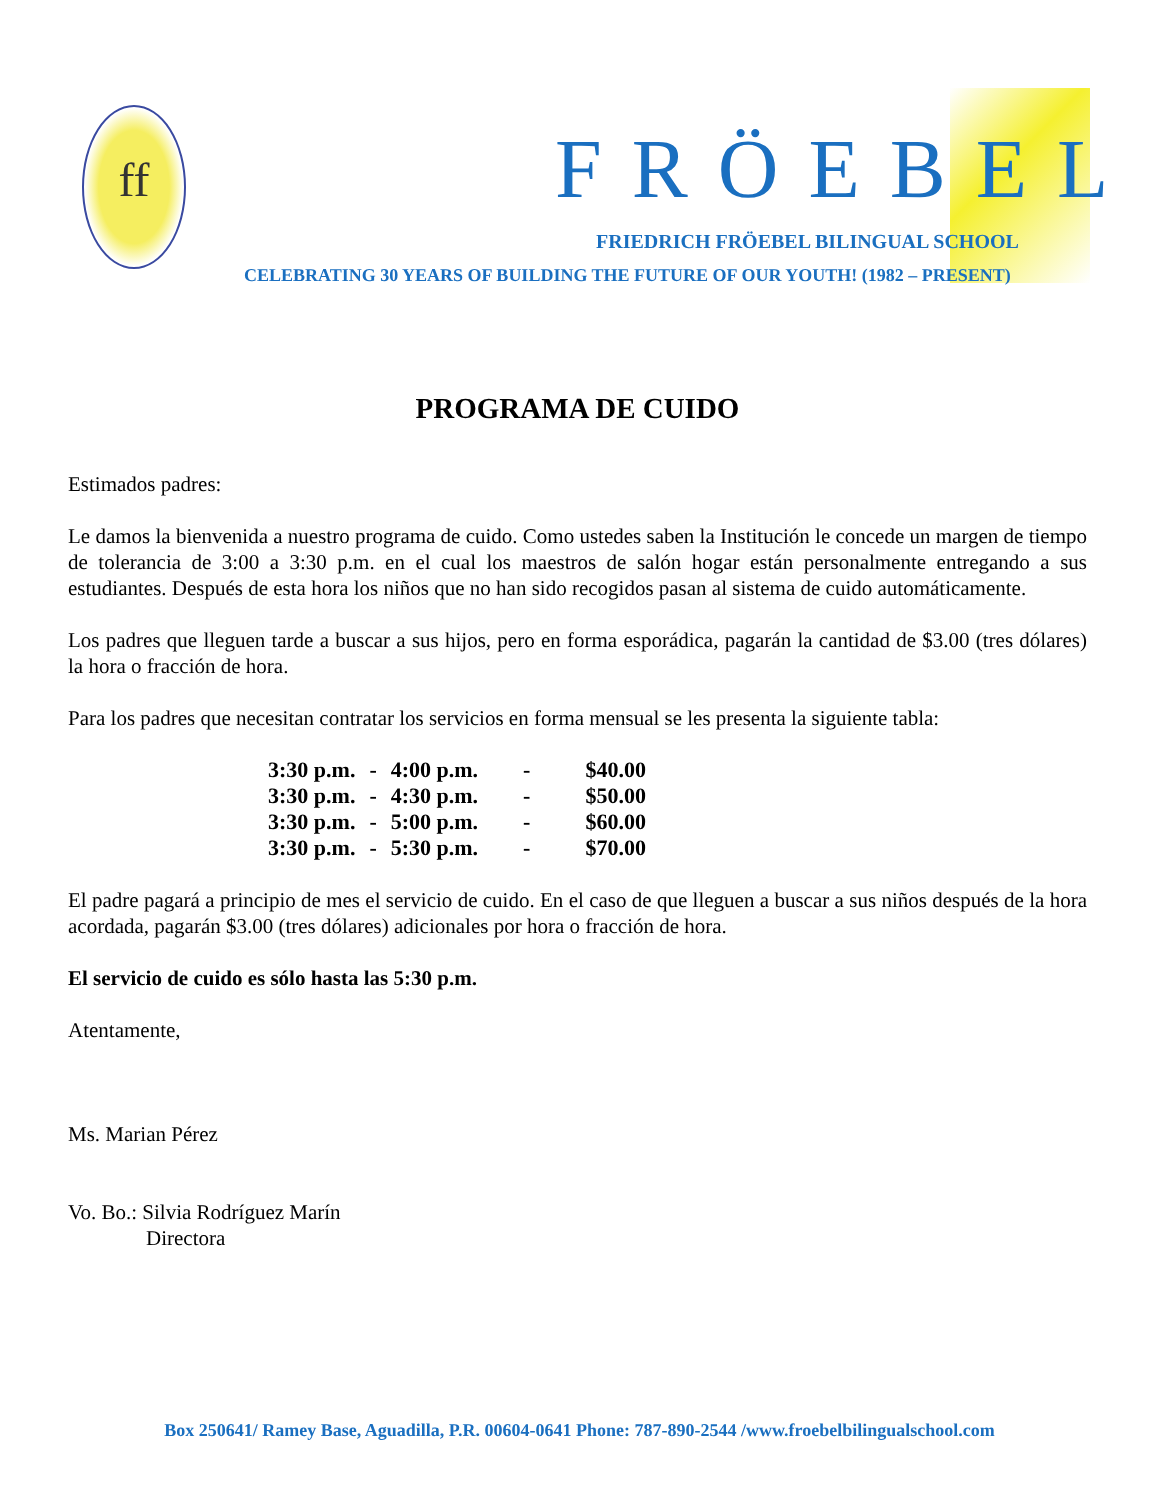ff
FRÖEBEL
FRIEDRICH FRÖEBEL BILINGUAL SCHOOL
CELEBRATING 30 YEARS OF BUILDING THE FUTURE OF OUR YOUTH! (1982 – PRESENT)
PROGRAMA DE CUIDO
Estimados padres:
Le damos la bienvenida a nuestro programa de cuido. Como ustedes saben la Institución le concede un margen de tiempo de tolerancia de 3:00 a 3:30 p.m. en el cual los maestros de salón hogar están personalmente entregando a sus estudiantes. Después de esta hora los niños que no han sido recogidos pasan al sistema de cuido automáticamente.
Los padres que lleguen tarde a buscar a sus hijos, pero en forma esporádica, pagarán la cantidad de $3.00 (tres dólares) la hora o fracción de hora.
Para los padres que necesitan contratar los servicios en forma mensual se les presenta la siguiente tabla:
| 3:30 p.m. | - | 4:00 p.m. | - | $40.00 |
| 3:30 p.m. | - | 4:30 p.m. | - | $50.00 |
| 3:30 p.m. | - | 5:00 p.m. | - | $60.00 |
| 3:30 p.m. | - | 5:30 p.m. | - | $70.00 |
El padre pagará a principio de mes el servicio de cuido. En el caso de que lleguen a buscar a sus niños después de la hora acordada, pagarán $3.00 (tres dólares) adicionales por hora o fracción de hora.
El servicio de cuido es sólo hasta las 5:30 p.m.
Atentamente,
Ms. Marian Pérez
Vo. Bo.: Silvia Rodríguez Marín
Directora
Box 250641/ Ramey Base, Aguadilla, P.R. 00604-0641 Phone: 787-890-2544 /www.froebelbilingualschool.com